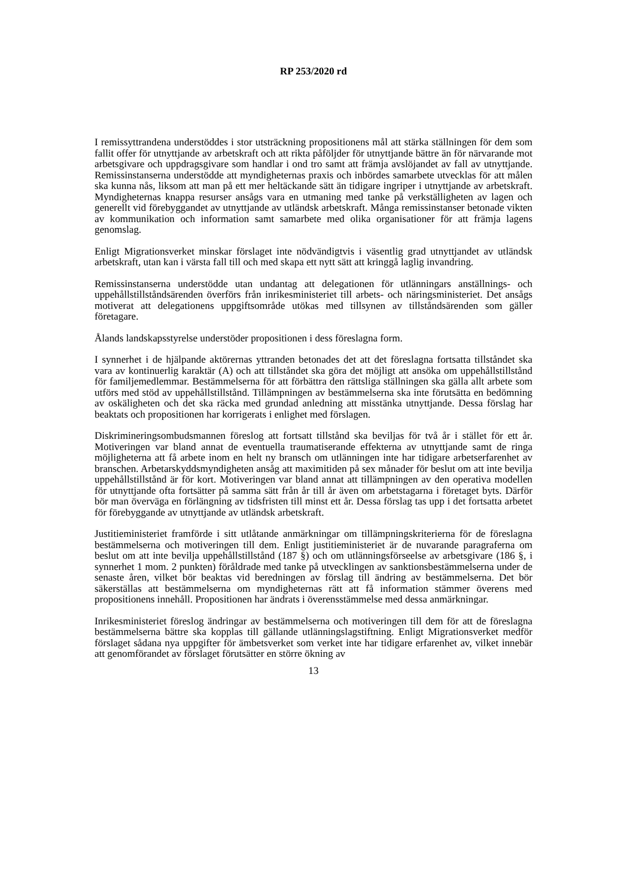RP 253/2020 rd
I remissyttrandena understöddes i stor utsträckning propositionens mål att stärka ställningen för dem som fallit offer för utnyttjande av arbetskraft och att rikta påföljder för utnyttjande bättre än för närvarande mot arbetsgivare och uppdragsgivare som handlar i ond tro samt att främja avslöjandet av fall av utnyttjande. Remissinstanserna understödde att myndigheternas praxis och inbördes samarbete utvecklas för att målen ska kunna nås, liksom att man på ett mer heltäckande sätt än tidigare ingriper i utnyttjande av arbetskraft. Myndigheternas knappa resurser ansågs vara en utmaning med tanke på verkställigheten av lagen och generellt vid förebyggandet av utnyttjande av utländsk arbetskraft. Många remissinstanser betonade vikten av kommunikation och information samt samarbete med olika organisationer för att främja lagens genomslag.
Enligt Migrationsverket minskar förslaget inte nödvändigtvis i väsentlig grad utnyttjandet av utländsk arbetskraft, utan kan i värsta fall till och med skapa ett nytt sätt att kringgå laglig invandring.
Remissinstanserna understödde utan undantag att delegationen för utlänningars anställnings- och uppehållstillståndsärenden överförs från inrikesministeriet till arbets- och näringsministeriet. Det ansågs motiverat att delegationens uppgiftsområde utökas med tillsynen av tillståndsärenden som gäller företagare.
Ålands landskapsstyrelse understöder propositionen i dess föreslagna form.
I synnerhet i de hjälpande aktörernas yttranden betonades det att det föreslagna fortsatta tillståndet ska vara av kontinuerlig karaktär (A) och att tillståndet ska göra det möjligt att ansöka om uppehållstillstånd för familjemedlemmar. Bestämmelserna för att förbättra den rättsliga ställningen ska gälla allt arbete som utförs med stöd av uppehållstillstånd. Tillämpningen av bestämmelserna ska inte förutsätta en bedömning av oskäligheten och det ska räcka med grundad anledning att misstänka utnyttjande. Dessa förslag har beaktats och propositionen har korrigerats i enlighet med förslagen.
Diskrimineringsombudsmannen föreslog att fortsatt tillstånd ska beviljas för två år i stället för ett år. Motiveringen var bland annat de eventuella traumatiserande effekterna av utnyttjande samt de ringa möjligheterna att få arbete inom en helt ny bransch om utlänningen inte har tidigare arbetserfarenhet av branschen. Arbetarskyddsmyndigheten ansåg att maximitiden på sex månader för beslut om att inte bevilja uppehållstillstånd är för kort. Motiveringen var bland annat att tillämpningen av den operativa modellen för utnyttjande ofta fortsätter på samma sätt från år till år även om arbetstagarna i företaget byts. Därför bör man överväga en förlängning av tidsfristen till minst ett år. Dessa förslag tas upp i det fortsatta arbetet för förebyggande av utnyttjande av utländsk arbetskraft.
Justitieministeriet framförde i sitt utlåtande anmärkningar om tillämpningskriterierna för de föreslagna bestämmelserna och motiveringen till dem. Enligt justitieministeriet är de nuvarande paragraferna om beslut om att inte bevilja uppehållstillstånd (187 §) och om utlänningsförseelse av arbetsgivare (186 §, i synnerhet 1 mom. 2 punkten) föråldrade med tanke på utvecklingen av sanktionsbestämmelserna under de senaste åren, vilket bör beaktas vid beredningen av förslag till ändring av bestämmelserna. Det bör säkerställas att bestämmelserna om myndigheternas rätt att få information stämmer överens med propositionens innehåll. Propositionen har ändrats i överensstämmelse med dessa anmärkningar.
Inrikesministeriet föreslog ändringar av bestämmelserna och motiveringen till dem för att de föreslagna bestämmelserna bättre ska kopplas till gällande utlänningslagstiftning. Enligt Migrationsverket medför förslaget sådana nya uppgifter för ämbetsverket som verket inte har tidigare erfarenhet av, vilket innebär att genomförandet av förslaget förutsätter en större ökning av
13